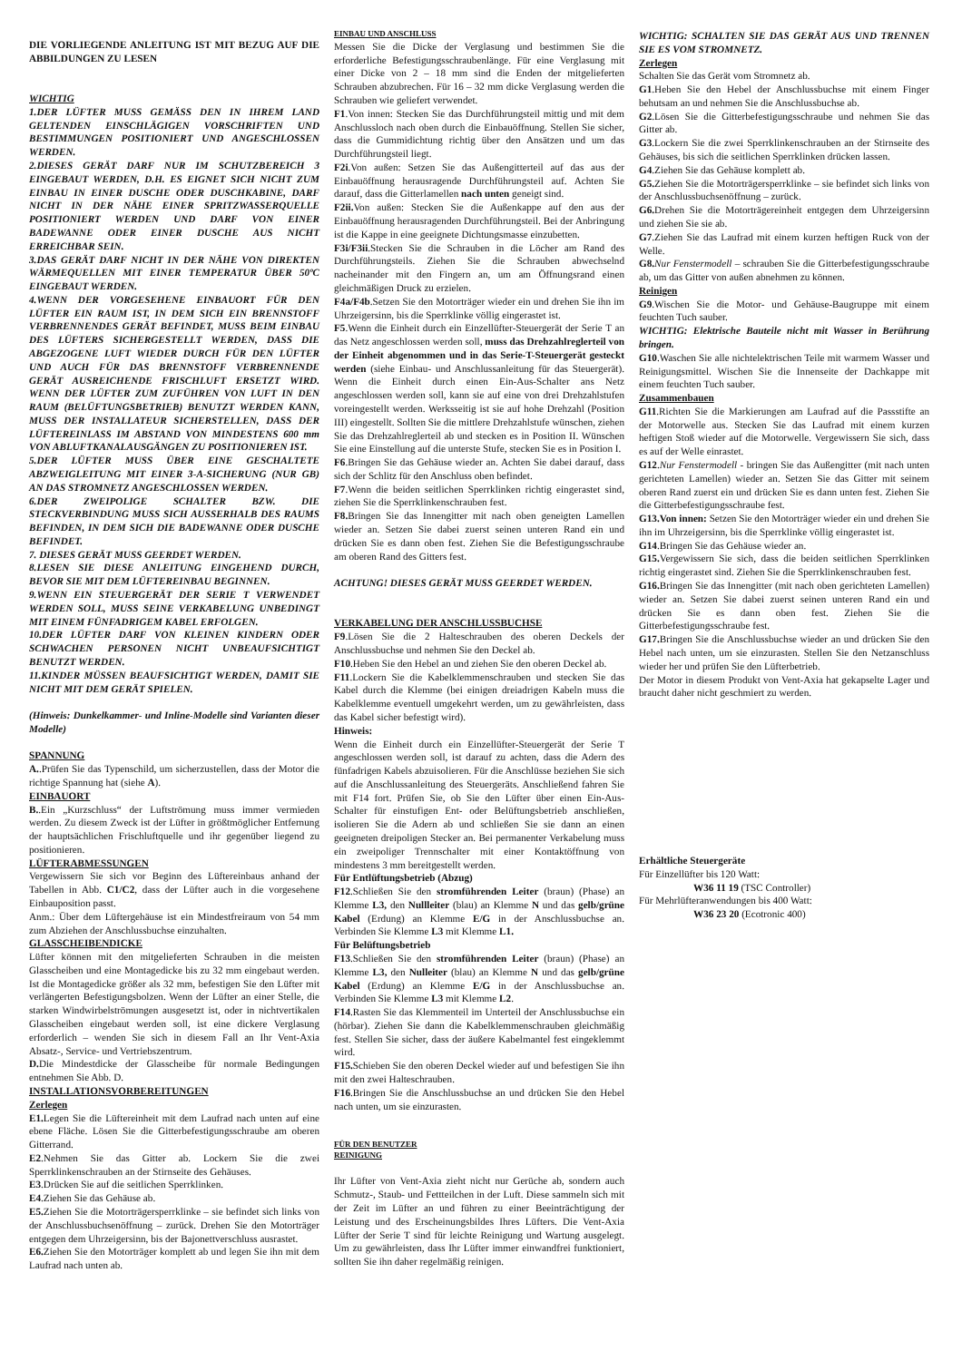DIE VORLIEGENDE ANLEITUNG IST MIT BEZUG AUF DIE ABBILDUNGEN ZU LESEN
WICHTIG
1.DER LÜFTER MUSS GEMÄSS DEN IN IHREM LAND GELTENDEN EINSCHLÄGIGEN VORSCHRIFTEN UND BESTIMMUNGEN POSITIONIERT UND ANGESCHLOSSEN WERDEN.
2.DIESES GERÄT DARF NUR IM SCHUTZBEREICH 3 EINGEBAUT WERDEN, D.H. ES EIGNET SICH NICHT ZUM EINBAU IN EINER DUSCHE ODER DUSCHKABINE, DARF NICHT IN DER NÄHE EINER SPRITZWASSERQUELLE POSITIONIERT WERDEN UND DARF VON EINER BADEWANNE ODER EINER DUSCHE AUS NICHT ERREICHBAR SEIN.
3.DAS GERÄT DARF NICHT IN DER NÄHE VON DIREKTEN WÄRMEQUELLEN MIT EINER TEMPERATUR ÜBER 50ºC EINGEBAUT WERDEN.
4.WENN DER VORGESEHENE EINBAUORT FÜR DEN LÜFTER EIN RAUM IST, IN DEM SICH EIN BRENNSTOFF VERBRENNENDES GERÄT BEFINDET, MUSS BEIM EINBAU DES LÜFTERS SICHERGESTELLT WERDEN, DASS DIE ABGEZOGENE LUFT WIEDER DURCH FÜR DEN LÜFTER UND AUCH FÜR DAS BRENNSTOFF VERBRENNENDE GERÄT AUSREICHENDE FRISCHLUFT ERSETZT WIRD. WENN DER LÜFTER ZUM ZUFÜHREN VON LUFT IN DEN RAUM (BELÜFTUNGSBETRIEB) BENUTZT WERDEN KANN, MUSS DER INSTALLATEUR SICHERSTELLEN, DASS DER LÜFTEREINLASS IM ABSTAND VON MINDESTENS 600 mm VON ABLUFTKANALAUSGÄNGEN ZU POSITIONIEREN IST.
5.DER LÜFTER MUSS ÜBER EINE GESCHALTETE ABZWEIGLEITUNG MIT EINER 3-A-SICHERUNG (NUR GB) AN DAS STROMNETZ ANGESCHLOSSEN WERDEN.
6.DER ZWEIPOLIGE SCHALTER BZW. DIE STECKVERBINDUNG MUSS SICH AUSSERHALB DES RAUMS BEFINDEN, IN DEM SICH DIE BADEWANNE ODER DUSCHE BEFINDET.
7. DIESES GERÄT MUSS GEERDET WERDEN.
8.LESEN SIE DIESE ANLEITUNG EINGEHEND DURCH, BEVOR SIE MIT DEM LÜFTEREINBAU BEGINNEN.
9.WENN EIN STEUERGERÄT DER SERIE T VERWENDET WERDEN SOLL, MUSS SEINE VERKABELUNG UNBEDINGT MIT EINEM FÜNFADRIGEM KABEL ERFOLGEN.
10.DER LÜFTER DARF VON KLEINEN KINDERN ODER SCHWACHEN PERSONEN NICHT UNBEAUFSICHTIGT BENUTZT WERDEN.
11.KINDER MÜSSEN BEAUFSICHTIGT WERDEN, DAMIT SIE NICHT MIT DEM GERÄT SPIELEN.
(Hinweis: Dunkelkammer- und Inline-Modelle sind Varianten dieser Modelle)
SPANNUNG
A..Prüfen Sie das Typenschild, um sicherzustellen, dass der Motor die richtige Spannung hat (siehe A).
EINBAUORT
B..Ein „Kurzschluss“ der Luftströmung muss immer vermieden werden. Zu diesem Zweck ist der Lüfter in größtmöglicher Entfernung der hauptsächlichen Frischluftquelle und ihr gegenüber liegend zu positionieren.
LÜFTERABMESSUNGEN
Vergewissern Sie sich vor Beginn des Lüftereinbaus anhand der Tabellen in Abb. C1/C2, dass der Lüfter auch in die vorgesehene Einbauposition passt.
Anm.: Über dem Lüftergehäuse ist ein Mindestfreiraum von 54 mm zum Abziehen der Anschlussbuchse einzuhalten.
GLASSCHEIBENDICKE
Lüfter können mit den mitgelieferten Schrauben in die meisten Glasscheiben und eine Montagedicke bis zu 32 mm eingebaut werden. Ist die Montagedicke größer als 32 mm, befestigen Sie den Lüfter mit verlängerten Befestigungsbolzen. Wenn der Lüfter an einer Stelle, die starken Windwirbelströmungen ausgesetzt ist, oder in nichtvertikalen Glasscheiben eingebaut werden soll, ist eine dickere Verglasung erforderlich – wenden Sie sich in diesem Fall an Ihr Vent-Axia Absatz-, Service- und Vertriebszentrum.
D. Die Mindestdicke der Glasscheibe für normale Bedingungen entnehmen Sie Abb. D.
INSTALLATIONSVORBEREITUNGEN
Zerlegen
E1. Legen Sie die Lüftereinheit mit dem Laufrad nach unten auf eine ebene Fläche. Lösen Sie die Gitterbefestigungsschraube am oberen Gitterrand.
E2.Nehmen Sie das Gitter ab. Lockern Sie die zwei Sperrklinkenschrauben an der Stirnseite des Gehäuses.
E3.Drücken Sie auf die seitlichen Sperrklinken.
E4.Ziehen Sie das Gehäuse ab.
E5. Ziehen Sie die Motorträgersperrklinke – sie befindet sich links von der Anschlussbuchsenöffnung – zurück. Drehen Sie den Motorträger entgegen dem Uhrzeigersinn, bis der Bajonettverschluss ausrastet.
E6. Ziehen Sie den Motorträger komplett ab und legen Sie ihn mit dem Laufrad nach unten ab.
EINBAU UND ANSCHLUSS
Messen Sie die Dicke der Verglasung und bestimmen Sie die erforderliche Befestigungsschraubenlänge. Für eine Verglasung mit einer Dicke von 2 – 18 mm sind die Enden der mitgelieferten Schrauben abzubrechen. Für 16 – 32 mm dicke Verglasung werden die Schrauben wie geliefert verwendet.
F1.Von innen: Stecken Sie das Durchführungsteil mittig und mit dem Anschlussloch nach oben durch die Einbauöffnung. Stellen Sie sicher, dass die Gummidichtung richtig über den Ansätzen und um das Durchführungsteil liegt.
F2i.Von außen: Setzen Sie das Außengitterteil auf das aus der Einbauöffnung herausragende Durchführungsteil auf. Achten Sie darauf, dass die Gitterlamellen nach unten geneigt sind.
F2ii. Von außen: Stecken Sie die Außenkappe auf den aus der Einbauöffnung herausragenden Durchführungsteil. Bei der Anbringung ist die Kappe in eine geeignete Dichtungsmasse einzubetten.
F3i/F3ii.Stecken Sie die Schrauben in die Löcher am Rand des Durchführungsteils. Ziehen Sie die Schrauben abwechselnd nacheinander mit den Fingern an, um am Öffnungsrand einen gleichmäßigen Druck zu erzielen.
F4a/F4b.Setzen Sie den Motorträger wieder ein und drehen Sie ihn im Uhrzeigersinn, bis die Sperrklinke völlig eingerastet ist.
F5.Wenn die Einheit durch ein Einzellüfter-Steuergerät der Serie T an das Netz angeschlossen werden soll, muss das Drehzahlreglerteil von der Einheit abgenommen und in das Serie-T-Steuergerät gesteckt werden (siehe Einbau- und Anschlussanleitung für das Steuergerät). Wenn die Einheit durch einen Ein-Aus-Schalter ans Netz angeschlossen werden soll, kann sie auf eine von drei Drehzahlstufen voreingestellt werden. Werksseitig ist sie auf hohe Drehzahl (Position III) eingestellt. Sollten Sie die mittlere Drehzahlstufe wünschen, ziehen Sie das Drehzahlreglerteil ab und stecken es in Position II. Wünschen Sie eine Einstellung auf die unterste Stufe, stecken Sie es in Position I.
F6.Bringen Sie das Gehäuse wieder an. Achten Sie dabei darauf, dass sich der Schlitz für den Anschluss oben befindet.
F7.Wenn die beiden seitlichen Sperrklinken richtig eingerastet sind, ziehen Sie die Sperrklinkenschrauben fest.
F8. Bringen Sie das Innengitter mit nach oben geneigten Lamellen wieder an. Setzen Sie dabei zuerst seinen unteren Rand ein und drücken Sie es dann oben fest. Ziehen Sie die Befestigungsschraube am oberen Rand des Gitters fest.
ACHTUNG! DIESES GERÄT MUSS GEERDET WERDEN.
VERKABELUNG DER ANSCHLUSSBUCHSE
F9.Lösen Sie die 2 Halteschrauben des oberen Deckels der Anschlussbuchse und nehmen Sie den Deckel ab.
F10.Heben Sie den Hebel an und ziehen Sie den oberen Deckel ab.
F11.Lockern Sie die Kabelklemmenschrauben und stecken Sie das Kabel durch die Klemme (bei einigen dreiadrigen Kabeln muss die Kabelklemme eventuell umgekehrt werden, um zu gewährleisten, dass das Kabel sicher befestigt wird).
Hinweis:
Wenn die Einheit durch ein Einzellüfter-Steuergerät der Serie T angeschlossen werden soll, ist darauf zu achten, dass die Adern des fünfadrigen Kabels abzuisolieren. Für die Anschlüsse beziehen Sie sich auf die Anschlussanleitung des Steuergeräts. Anschließend fahren Sie mit F14 fort. Prüfen Sie, ob Sie den Lüfter über einen Ein-Aus-Schalter für einstufigen Ent- oder Belüftungsbetrieb anschließen, isolieren Sie die Adern ab und schließen Sie sie dann an einen geeigneten dreipoligen Stecker an. Bei permanenter Verkabelung muss ein zweipoliger Trennschalter mit einer Kontaktöffnung von mindestens 3 mm bereitgestellt werden.
Für Entlüftungsbetrieb (Abzug)
F12.Schließen Sie den stromführenden Leiter (braun) (Phase) an Klemme L3, den Nullleiter (blau) an Klemme N und das gelb/grüne Kabel (Erdung) an Klemme E/G in der Anschlussbuchse an. Verbinden Sie Klemme L3 mit Klemme L1.
Für Belüftungsbetrieb
F13.Schließen Sie den stromführenden Leiter (braun) (Phase) an Klemme L3, den Nulleiter (blau) an Klemme N und das gelb/grüne Kabel (Erdung) an Klemme E/G in der Anschlussbuchse an. Verbinden Sie Klemme L3 mit Klemme L2.
F14.Rasten Sie das Klemmenteil im Unterteil der Anschlussbuchse ein (hörbar). Ziehen Sie dann die Kabelklemmenschrauben gleichmäßig fest. Stellen Sie sicher, dass der äußere Kabelmantel fest eingeklemmt wird.
F15. Schieben Sie den oberen Deckel wieder auf und befestigen Sie ihn mit den zwei Halteschrauben.
F16.Bringen Sie die Anschlussbuchse an und drücken Sie den Hebel nach unten, um sie einzurasten.
FÜR DEN BENUTZER
REINIGUNG
Ihr Lüfter von Vent-Axia zieht nicht nur Gerüche ab, sondern auch Schmutz-, Staub- und Fettteilchen in der Luft. Diese sammeln sich mit der Zeit im Lüfter an und führen zu einer Beeinträchtigung der Leistung und des Erscheinungsbildes Ihres Lüfters. Die Vent-Axia Lüfter der Serie T sind für leichte Reinigung und Wartung ausgelegt. Um zu gewährleisten, dass Ihr Lüfter immer einwandfrei funktioniert, sollten Sie ihn daher regelmäßig reinigen.
WICHTIG: SCHALTEN SIE DAS GERÄT AUS UND TRENNEN SIE ES VOM STROMNETZ.
Zerlegen
Schalten Sie das Gerät vom Stromnetz ab.
G1.Heben Sie den Hebel der Anschlussbuchse mit einem Finger behutsam an und nehmen Sie die Anschlussbuchse ab.
G2.Lösen Sie die Gitterbefestigungsschraube und nehmen Sie das Gitter ab.
G3.Lockern Sie die zwei Sperrklinkenschrauben an der Stirnseite des Gehäuses, bis sich die seitlichen Sperrklinken drücken lassen.
G4.Ziehen Sie das Gehäuse komplett ab.
G5. Ziehen Sie die Motorträgersperrklinke – sie befindet sich links von der Anschlussbuchsenöffnung – zurück.
G6. Drehen Sie die Motorträgereinheit entgegen dem Uhrzeigersinn und ziehen Sie sie ab.
G7.Ziehen Sie das Laufrad mit einem kurzen heftigen Ruck von der Welle.
G8. Nur Fenstermodell – schrauben Sie die Gitterbefestigungsschraube ab, um das Gitter von außen abnehmen zu können.
Reinigen
G9.Wischen Sie die Motor- und Gehäuse-Baugruppe mit einem feuchten Tuch sauber.
WICHTIG: Elektrische Bauteile nicht mit Wasser in Berührung bringen.
G10.Waschen Sie alle nichtelektrischen Teile mit warmem Wasser und Reinigungsmittel. Wischen Sie die Innenseite der Dachkappe mit einem feuchten Tuch sauber.
Zusammenbauen
G11.Richten Sie die Markierungen am Laufrad auf die Passstifte an der Motorwelle aus. Stecken Sie das Laufrad mit einem kurzen heftigen Stoß wieder auf die Motorwelle. Vergewissern Sie sich, dass es auf der Welle einrastet.
G12.Nur Fenstermodell - bringen Sie das Außengitter (mit nach unten gerichteten Lamellen) wieder an. Setzen Sie das Gitter mit seinem oberen Rand zuerst ein und drücken Sie es dann unten fest. Ziehen Sie die Gitterbefestigungsschraube fest.
G13.Von innen: Setzen Sie den Motorträger wieder ein und drehen Sie ihn im Uhrzeigersinn, bis die Sperrklinke völlig eingerastet ist.
G14.Bringen Sie das Gehäuse wieder an.
G15. Vergewissern Sie sich, dass die beiden seitlichen Sperrklinken richtig eingerastet sind. Ziehen Sie die Sperrklinkenschrauben fest.
G16. Bringen Sie das Innengitter (mit nach oben gerichteten Lamellen) wieder an. Setzen Sie dabei zuerst seinen unteren Rand ein und drücken Sie es dann oben fest. Ziehen Sie die Gitterbefestigungsschraube fest.
G17. Bringen Sie die Anschlussbuchse wieder an und drücken Sie den Hebel nach unten, um sie einzurasten. Stellen Sie den Netzanschluss wieder her und prüfen Sie den Lüfterbetrieb.
Der Motor in diesem Produkt von Vent-Axia hat gekapselte Lager und braucht daher nicht geschmiert zu werden.
Erhältliche Steuergeräte
Für Einzellüfter bis 120 Watt:
W36 11 19 (TSC Controller)
Für Mehrlüfteranwendungen bis 400 Watt:
W36 23 20 (Ecotronic 400)